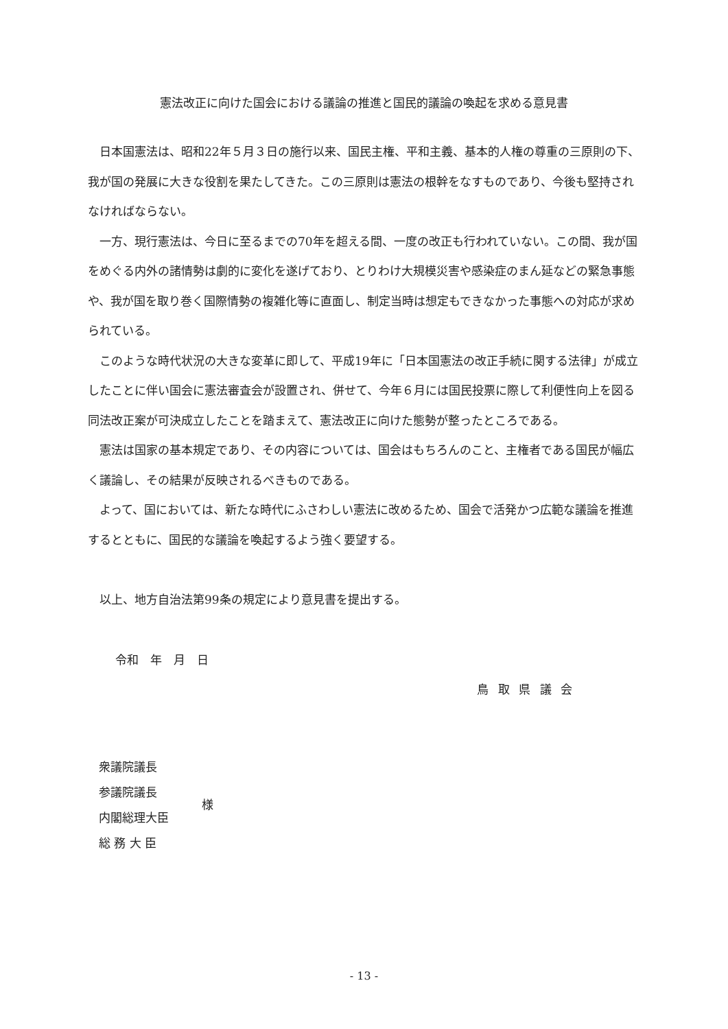憲法改正に向けた国会における議論の推進と国民的議論の喚起を求める意見書
日本国憲法は、昭和22年５月３日の施行以来、国民主権、平和主義、基本的人権の尊重の三原則の下、我が国の発展に大きな役割を果たしてきた。この三原則は憲法の根幹をなすものであり、今後も堅持されなければならない。
一方、現行憲法は、今日に至るまでの70年を超える間、一度の改正も行われていない。この間、我が国をめぐる内外の諸情勢は劇的に変化を遂げており、とりわけ大規模災害や感染症のまん延などの緊急事態や、我が国を取り巻く国際情勢の複雑化等に直面し、制定当時は想定もできなかった事態への対応が求められている。
このような時代状況の大きな変革に即して、平成19年に「日本国憲法の改正手続に関する法律」が成立したことに伴い国会に憲法審査会が設置され、併せて、今年６月には国民投票に際して利便性向上を図る同法改正案が可決成立したことを踏まえて、憲法改正に向けた態勢が整ったところである。
憲法は国家の基本規定であり、その内容については、国会はもちろんのこと、主権者である国民が幅広く議論し、その結果が反映されるべきものである。
よって、国においては、新たな時代にふさわしい憲法に改めるため、国会で活発かつ広範な議論を推進するとともに、国民的な議論を喚起するよう強く要望する。
以上、地方自治法第99条の規定により意見書を提出する。
令和　年　月　日
鳥取県議会
衆議院議長
参議院議長
内閣総理大臣
総 務 大 臣
様
- 13 -